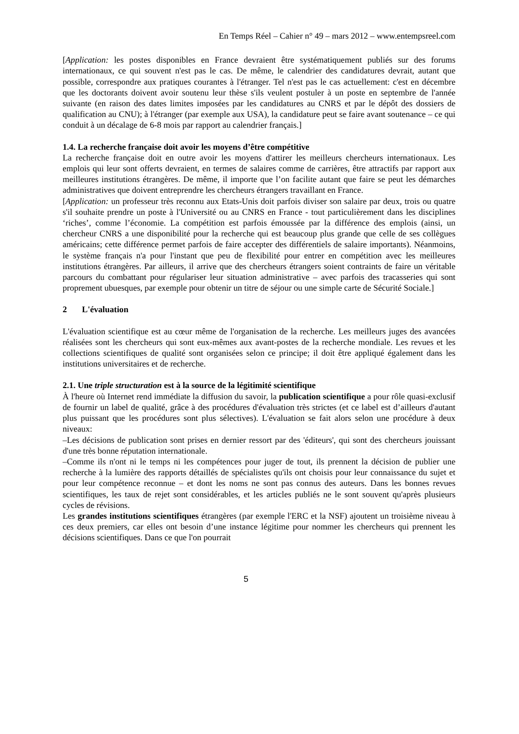En Temps Réel – Cahier n° 49 – mars 2012 – www.entempsreel.com
[Application: les postes disponibles en France devraient être systématiquement publiés sur des forums internationaux, ce qui souvent n'est pas le cas. De même, le calendrier des candidatures devrait, autant que possible, correspondre aux pratiques courantes à l'étranger. Tel n'est pas le cas actuellement: c'est en décembre que les doctorants doivent avoir soutenu leur thèse s'ils veulent postuler à un poste en septembre de l'année suivante (en raison des dates limites imposées par les candidatures au CNRS et par le dépôt des dossiers de qualification au CNU); à l'étranger (par exemple aux USA), la candidature peut se faire avant soutenance – ce qui conduit à un décalage de 6-8 mois par rapport au calendrier français.]
1.4. La recherche française doit avoir les moyens d’être compétitive
La recherche française doit en outre avoir les moyens d'attirer les meilleurs chercheurs internationaux. Les emplois qui leur sont offerts devraient, en termes de salaires comme de carrières, être attractifs par rapport aux meilleures institutions étrangères. De même, il importe que l’on facilite autant que faire se peut les démarches administratives que doivent entreprendre les chercheurs étrangers travaillant en France.
[Application: un professeur très reconnu aux Etats-Unis doit parfois diviser son salaire par deux, trois ou quatre s'il souhaite prendre un poste à l'Université ou au CNRS en France - tout particulièrement dans les disciplines ‘riches’, comme l’économie. La compétition est parfois émoussée par la différence des emplois (ainsi, un chercheur CNRS a une disponibilité pour la recherche qui est beaucoup plus grande que celle de ses collègues américains; cette différence permet parfois de faire accepter des différentiels de salaire importants). Néanmoins, le système français n'a pour l'instant que peu de flexibilité pour entrer en compétition avec les meilleures institutions étrangères. Par ailleurs, il arrive que des chercheurs étrangers soient contraints de faire un véritable parcours du combattant pour régulariser leur situation administrative – avec parfois des tracasseries qui sont proprement ubuesques, par exemple pour obtenir un titre de séjour ou une simple carte de Sécurité Sociale.]
2 L'évaluation
L'évaluation scientifique est au cœur même de l'organisation de la recherche. Les meilleurs juges des avancées réalisées sont les chercheurs qui sont eux-mêmes aux avant-postes de la recherche mondiale. Les revues et les collections scientifiques de qualité sont organisées selon ce principe; il doit être appliqué également dans les institutions universitaires et de recherche.
2.1. Une triple structuration est à la source de la légitimité scientifique
À l'heure où Internet rend immédiate la diffusion du savoir, la publication scientifique a pour rôle quasi-exclusif de fournir un label de qualité, grâce à des procédures d'évaluation très strictes (et ce label est d’ailleurs d'autant plus puissant que les procédures sont plus sélectives). L'évaluation se fait alors selon une procédure à deux niveaux:
–Les décisions de publication sont prises en dernier ressort par des 'éditeurs', qui sont des chercheurs jouissant d'une très bonne réputation internationale.
–Comme ils n'ont ni le temps ni les compétences pour juger de tout, ils prennent la décision de publier une recherche à la lumière des rapports détaillés de spécialistes qu'ils ont choisis pour leur connaissance du sujet et pour leur compétence reconnue – et dont les noms ne sont pas connus des auteurs. Dans les bonnes revues scientifiques, les taux de rejet sont considérables, et les articles publiés ne le sont souvent qu'après plusieurs cycles de révisions.
Les grandes institutions scientifiques étrangères (par exemple l'ERC et la NSF) ajoutent un troisième niveau à ces deux premiers, car elles ont besoin d’une instance légitime pour nommer les chercheurs qui prennent les décisions scientifiques. Dans ce que l'on pourrait
5